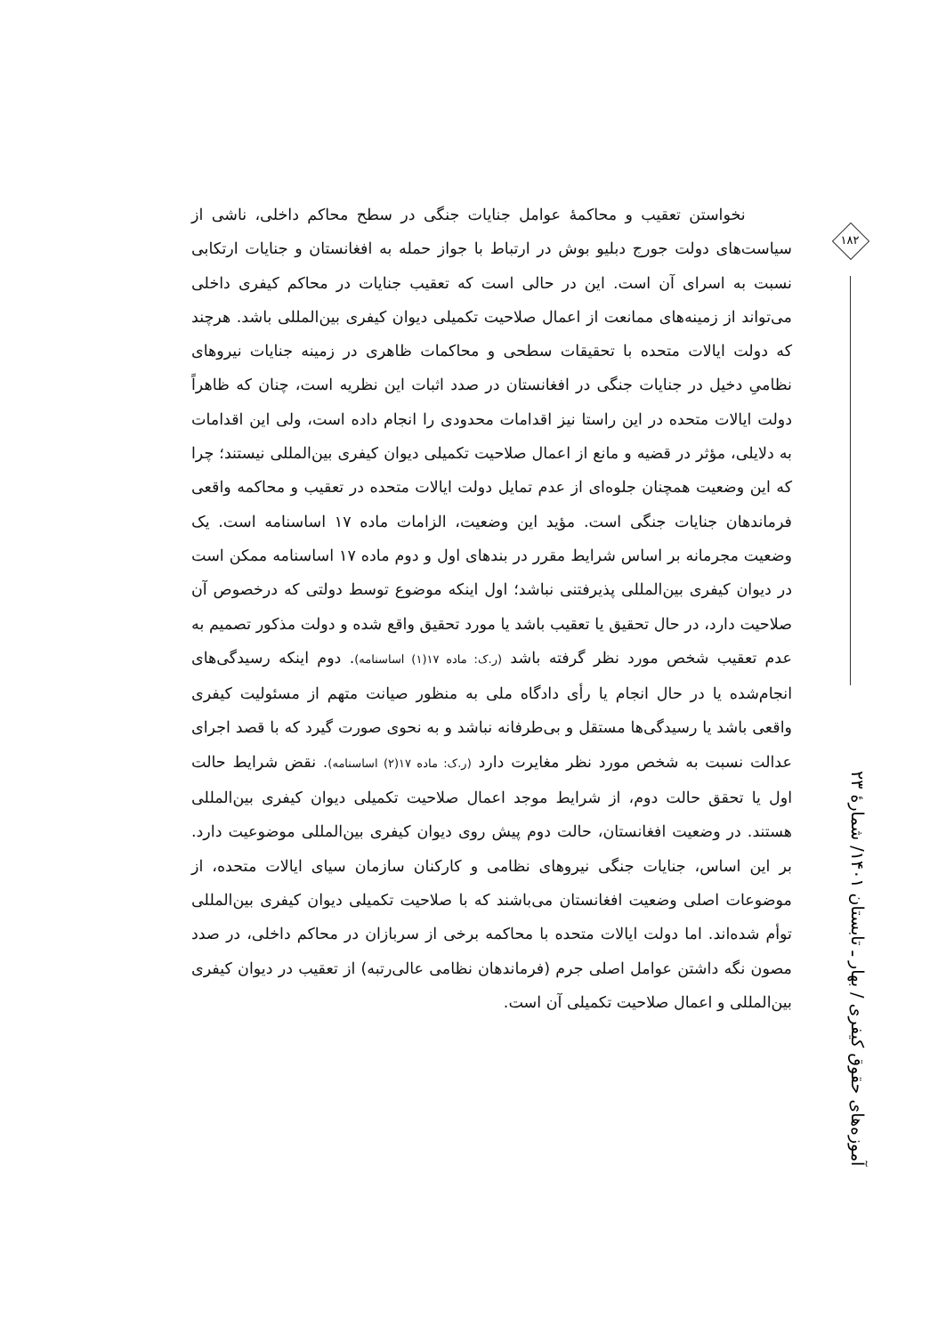۱۸۲
آموزه‌های حقوق کیفری / بهار ـ تابستان ۱۴۰۱/ شمارهٔ ۲۳
نخواستن تعقیب و محاکمهٔ عوامل جنایات جنگی در سطح محاکم داخلی، ناشی از سیاست‌های دولت جورج دبلیو بوش در ارتباط با جواز حمله به افغانستان و جنایات ارتکابی نسبت به اسرای آن است. این در حالی است که تعقیب جنایات در محاکم کیفری داخلی می‌تواند از زمینه‌های ممانعت از اعمال صلاحیت تکمیلی دیوان کیفری بین‌المللی باشد. هرچند که دولت ایالات متحده با تحقیقات سطحی و محاکمات ظاهری در زمینه جنایات نیروهای نظامیِ دخیل در جنایات جنگی در افغانستان در صدد اثبات این نظریه است، چنان که ظاهراً دولت ایالات متحده در این راستا نیز اقدامات محدودی را انجام داده است، ولی این اقدامات به دلایلی، مؤثر در قضیه و مانع از اعمال صلاحیت تکمیلی دیوان کیفری بین‌المللی نیستند؛ چرا که این وضعیت همچنان جلوه‌ای از عدم تمایل دولت ایالات متحده در تعقیب و محاکمه واقعی فرماندهان جنایات جنگی است. مؤید این وضعیت، الزامات ماده ۱۷ اساسنامه است. یک وضعیت مجرمانه بر اساس شرایط مقرر در بندهای اول و دوم ماده ۱۷ اساسنامه ممکن است در دیوان کیفری بین‌المللی پذیرفتنی نباشد؛ اول اینکه موضوع توسط دولتی که درخصوص آن صلاحیت دارد، در حال تحقیق یا تعقیب باشد یا مورد تحقیق واقع شده و دولت مذکور تصمیم به عدم تعقیب شخص مورد نظر گرفته باشد (ر.ک: ماده ۱۷(۱) اساسنامه). دوم اینکه رسیدگی‌های انجام‌شده یا در حال انجام یا رأی دادگاه ملی به منظور صیانت متهم از مسئولیت کیفری واقعی باشد یا رسیدگی‌ها مستقل و بی‌طرفانه نباشد و به نحوی صورت گیرد که با قصد اجرای عدالت نسبت به شخص مورد نظر مغایرت دارد (ر.ک: ماده ۱۷(۲) اساسنامه). نقض شرایط حالت اول یا تحقق حالت دوم، از شرایط موجد اعمال صلاحیت تکمیلی دیوان کیفری بین‌المللی هستند. در وضعیت افغانستان، حالت دوم پیش روی دیوان کیفری بین‌المللی موضوعیت دارد. بر این اساس، جنایات جنگی نیروهای نظامی و کارکنان سازمان سیای ایالات متحده، از موضوعات اصلی وضعیت افغانستان می‌باشند که با صلاحیت تکمیلی دیوان کیفری بین‌المللی توأم شده‌اند. اما دولت ایالات متحده با محاکمه برخی از سربازان در محاکم داخلی، در صدد مصون نگه داشتن عوامل اصلی جرم (فرماندهان نظامی عالی‌رتبه) از تعقیب در دیوان کیفری بین‌المللی و اعمال صلاحیت تکمیلی آن است.